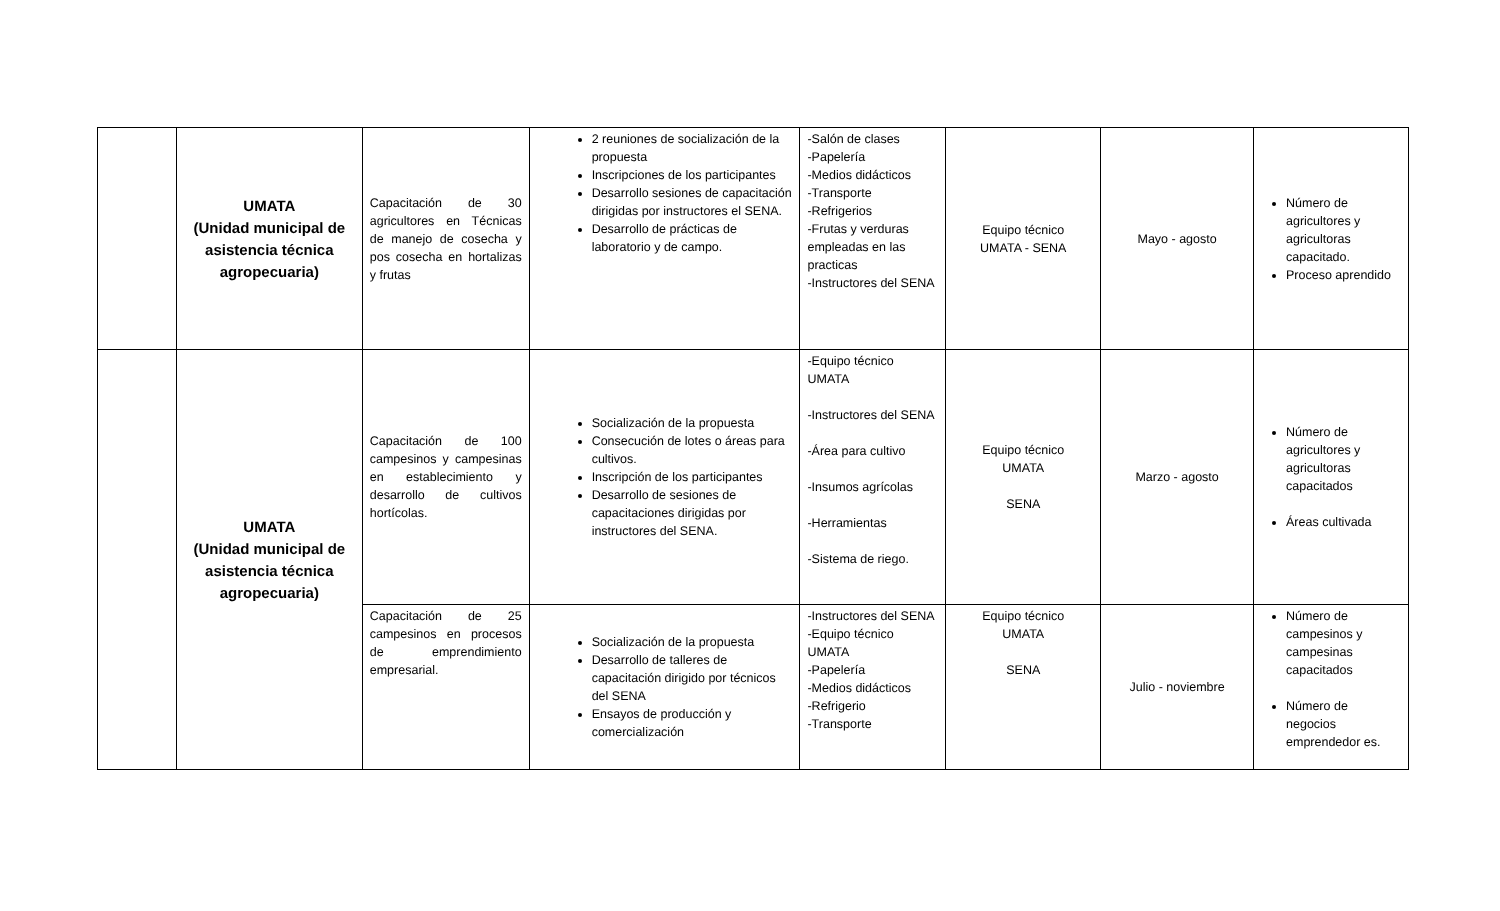| | UMATA (Unidad municipal de asistencia técnica agropecuaria) | Capacitación de 30 agricultores en Técnicas de manejo de cosecha y pos cosecha en hortalizas y frutas | 2 reuniones de socialización de la propuesta Inscripciones de los participantes Desarrollo sesiones de capacitación dirigidas por instructores el SENA. Desarrollo de prácticas de laboratorio y de campo. | -Salón de clases -Papelería -Medios didácticos -Transporte -Refrigerios -Frutas y verduras empleadas en las practicas -Instructores del SENA | Equipo técnico UMATA - SENA | Mayo - agosto | Número de agricultores y agricultoras capacitado. Proceso aprendido |
| | UMATA (Unidad municipal de asistencia técnica agropecuaria) | Capacitación de 100 campesinos y campesinas en establecimiento y desarrollo de cultivos hortícolas. | Socialización de la propuesta Consecución de lotes o áreas para cultivos. Inscripción de los participantes Desarrollo de sesiones de capacitaciones dirigidas por instructores del SENA. | -Equipo técnico UMATA -Instructores del SENA -Área para cultivo -Insumos agrícolas -Herramientas -Sistema de riego. | Equipo técnico UMATA SENA | Marzo - agosto | Número de agricultores y agricultoras capacitados Áreas cultivada |
| | | Capacitación de 25 campesinos en procesos de emprendimiento empresarial. | Socialización de la propuesta Desarrollo de talleres de capacitación dirigido por técnicos del SENA Ensayos de producción y comercialización | -Instructores del SENA -Equipo técnico UMATA -Papelería -Medios didácticos -Refrigerio -Transporte | Equipo técnico UMATA SENA | Julio - noviembre | Número de campesinos y campesinas capacitados Número de negocios emprendedor es. |